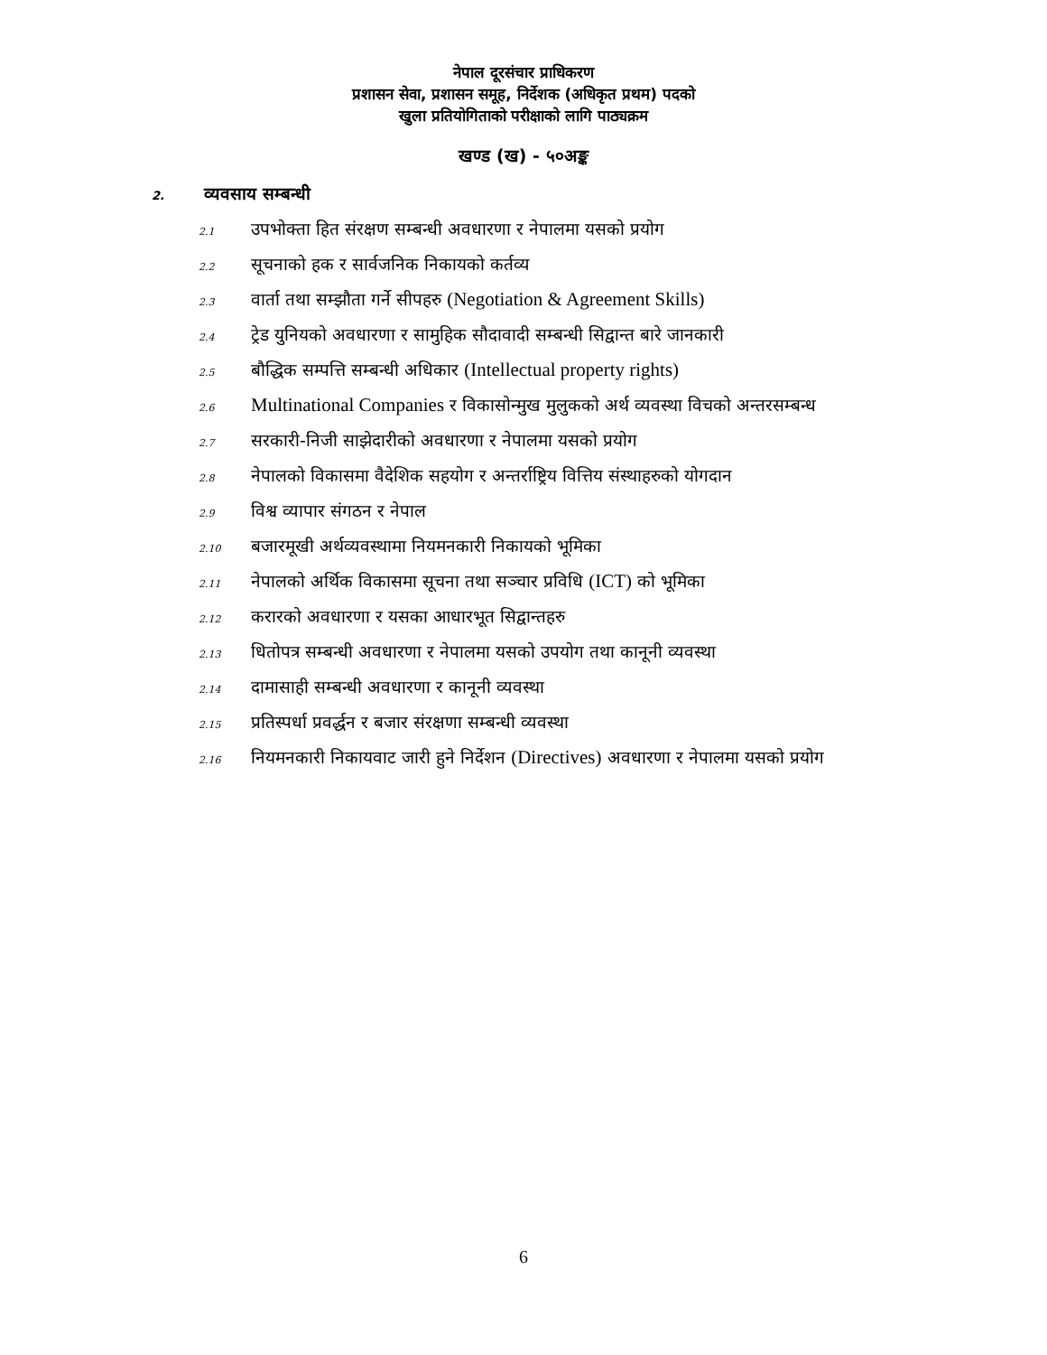नेपाल दूरसंचार प्राधिकरण
प्रशासन सेवा, प्रशासन समूह, निर्देशक (अधिकृत प्रथम) पदको
खुला प्रतियोगिताको परीक्षाको लागि पाठ्यक्रम
खण्ड (ख) - ५०अङ्क
2. व्यवसाय सम्बन्धी
2.1 उपभोक्ता हित संरक्षण सम्बन्धी अवधारणा र नेपालमा यसको प्रयोग
2.2 सूचनाको हक र सार्वजनिक निकायको कर्तव्य
2.3 वार्ता तथा सम्झौता गर्ने सीपहरु (Negotiation & Agreement Skills)
2.4 ट्रेड युनियको अवधारणा र सामुहिक सौदावादी सम्बन्धी सिद्वान्त बारे जानकारी
2.5 बौद्धिक सम्पत्ति सम्बन्धी अधिकार (Intellectual property rights)
2.6 Multinational Companies र विकासोन्मुख मुलुकको अर्थ व्यवस्था विचको अन्तरसम्बन्ध
2.7 सरकारी-निजी साझेदारीको अवधारणा र नेपालमा यसको प्रयोग
2.8 नेपालको विकासमा वैदेशिक सहयोग र अन्तर्राष्ट्रिय वित्तिय संस्थाहरुको योगदान
2.9 विश्व व्यापार संगठन र नेपाल
2.10 बजारमूखी अर्थव्यवस्थामा नियमनकारी निकायको भूमिका
2.11 नेपालको अर्थिक विकासमा सूचना तथा सञ्चार प्रविधि (ICT) को भूमिका
2.12 करारको अवधारणा र यसका आधारभूत सिद्वान्तहरु
2.13 धितोपत्र सम्बन्धी अवधारणा र नेपालमा यसको उपयोग तथा कानूनी व्यवस्था
2.14 दामासाही सम्बन्धी अवधारणा र कानूनी व्यवस्था
2.15 प्रतिस्पर्धा प्रवर्द्धन र बजार संरक्षणा सम्बन्धी व्यवस्था
2.16 नियमनकारी निकायवाट जारी हुने निर्देशन (Directives) अवधारणा र नेपालमा यसको प्रयोग
6